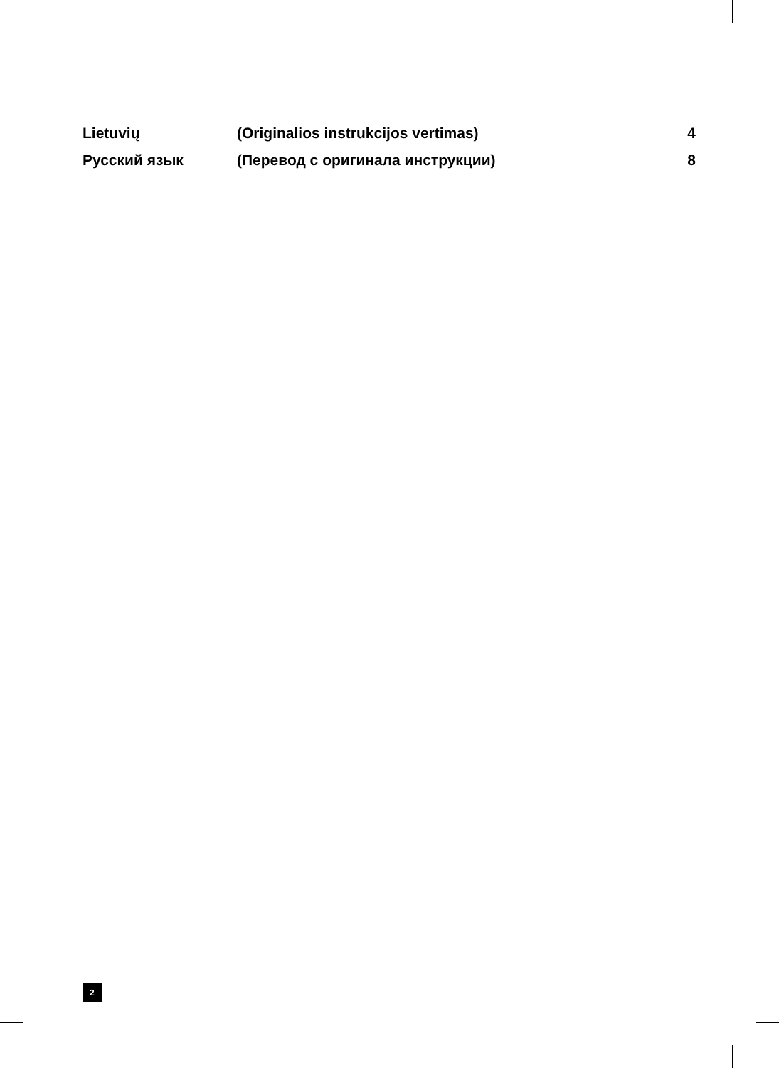| Lietuvių | (Originalios instrukcijos vertimas) | 4 |
| Русский язык | (Перевод с оригинала инструкции) | 8 |
2